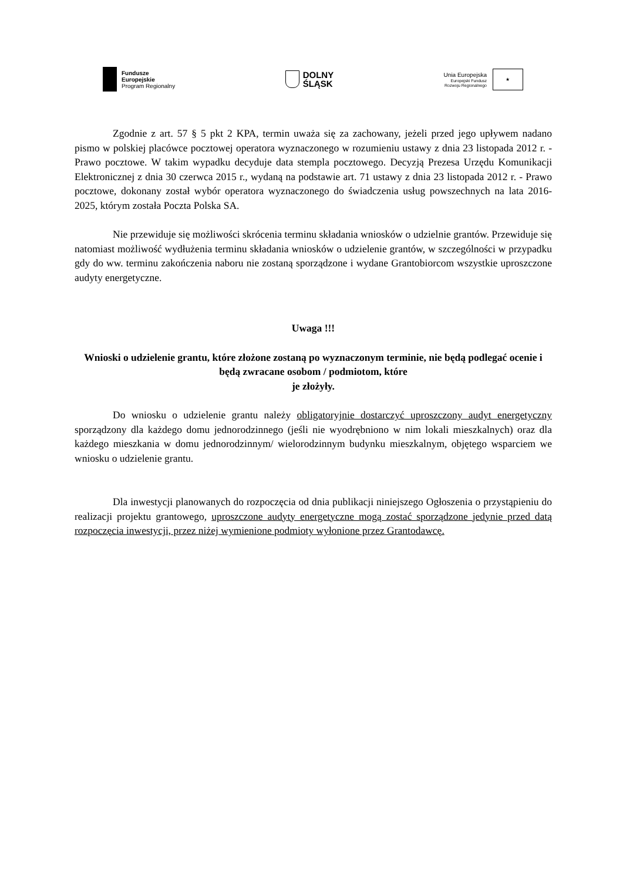Fundusze
Europejskie
Program Regionalny
DOLNY
ŚLĄSK
Unia Europejska
Europejski Fundusz
Rozwoju Regionalnego
★
Zgodnie z art. 57 § 5 pkt 2 KPA, termin uważa się za zachowany, jeżeli przed jego upływem nadano pismo w polskiej placówce pocztowej operatora wyznaczonego w rozumieniu ustawy z dnia 23 listopada 2012 r. - Prawo pocztowe. W takim wypadku decyduje data stempla pocztowego. Decyzją Prezesa Urzędu Komunikacji Elektronicznej z dnia 30 czerwca 2015 r., wydaną na podstawie art. 71 ustawy z dnia 23 listopada 2012 r. - Prawo pocztowe, dokonany został wybór operatora wyznaczonego do świadczenia usług powszechnych na lata 2016-2025, którym została Poczta Polska SA.
Nie przewiduje się możliwości skrócenia terminu składania wniosków o udzielnie grantów. Przewiduje się natomiast możliwość wydłużenia terminu składania wniosków o udzielenie grantów, w szczególności w przypadku gdy do ww. terminu zakończenia naboru nie zostaną sporządzone i wydane Grantobiorcom wszystkie uproszczone audyty energetyczne.
Uwaga !!!
Wnioski o udzielenie grantu, które złożone zostaną po wyznaczonym terminie, nie będą podlegać ocenie i będą zwracane osobom / podmiotom, które
je złożyły.
Do wniosku o udzielenie grantu należy obligatoryjnie dostarczyć uproszczony audyt energetyczny sporządzony dla każdego domu jednorodzinnego (jeśli nie wyodrębniono w nim lokali mieszkalnych) oraz dla każdego mieszkania w domu jednorodzinnym/ wielorodzinnym budynku mieszkalnym, objętego wsparciem we wniosku o udzielenie grantu.
Dla inwestycji planowanych do rozpoczęcia od dnia publikacji niniejszego Ogłoszenia o przystąpieniu do realizacji projektu grantowego, uproszczone audyty energetyczne mogą zostać sporządzone jedynie przed datą rozpoczęcia inwestycji, przez niżej wymienione podmioty wyłonione przez Grantodawcę.